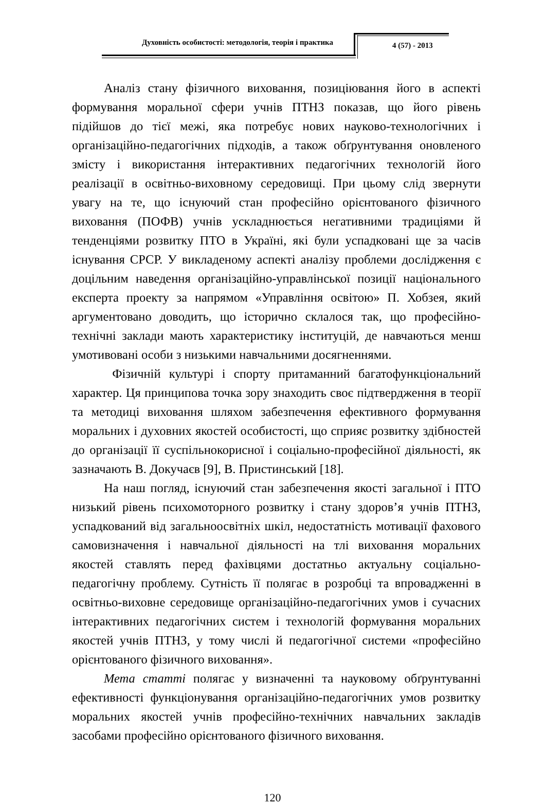Духовність особистості: методологія, теорія і практика
4 (57) - 2013
Аналіз стану фізичного виховання, позиціювання його в аспекті формування моральної сфери учнів ПТНЗ показав, що його рівень підійшов до тієї межі, яка потребує нових науково-технологічних і організаційно-педагогічних підходів, а також обґрунтування оновленого змісту і використання інтерактивних педагогічних технологій його реалізації в освітньо-виховному середовищі. При цьому слід звернути увагу на те, що існуючий стан професійно орієнтованого фізичного виховання (ПОФВ) учнів ускладнюється негативними традиціями й тенденціями розвитку ПТО в Україні, які були успадковані ще за часів існування СРСР. У викладеному аспекті аналізу проблеми дослідження є доцільним наведення організаційно-управлінської позиції національного експерта проекту за напрямом «Управління освітою» П. Хобзея, який аргументовано доводить, що історично склалося так, що професійно-технічні заклади мають характеристику інституцій, де навчаються менш умотивовані особи з низькими навчальними досягненнями.
Фізичній культурі і спорту притаманний багатофункціональний характер. Ця принципова точка зору знаходить своє підтвердження в теорії та методиці виховання шляхом забезпечення ефективного формування моральних і духовних якостей особистості, що сприяє розвитку здібностей до організації її суспільнокорисної і соціально-професійної діяльності, як зазначають В. Докучаєв [9], В. Пристинський [18].
На наш погляд, існуючий стан забезпечення якості загальної і ПТО низький рівень психомоторного розвитку і стану здоров’я учнів ПТНЗ, успадкований від загальноосвітніх шкіл, недостатність мотивації фахового самовизначення і навчальної діяльності на тлі виховання моральних якостей ставлять перед фахівцями достатньо актуальну соціально-педагогічну проблему. Сутність її полягає в розробці та впровадженні в освітньо-виховне середовище організаційно-педагогічних умов і сучасних інтерактивних педагогічних систем і технологій формування моральних якостей учнів ПТНЗ, у тому числі й педагогічної системи «професійно орієнтованого фізичного виховання».
Мета статті полягає у визначенні та науковому обґрунтуванні ефективності функціонування організаційно-педагогічних умов розвитку моральних якостей учнів професійно-технічних навчальних закладів засобами професійно орієнтованого фізичного виховання.
120